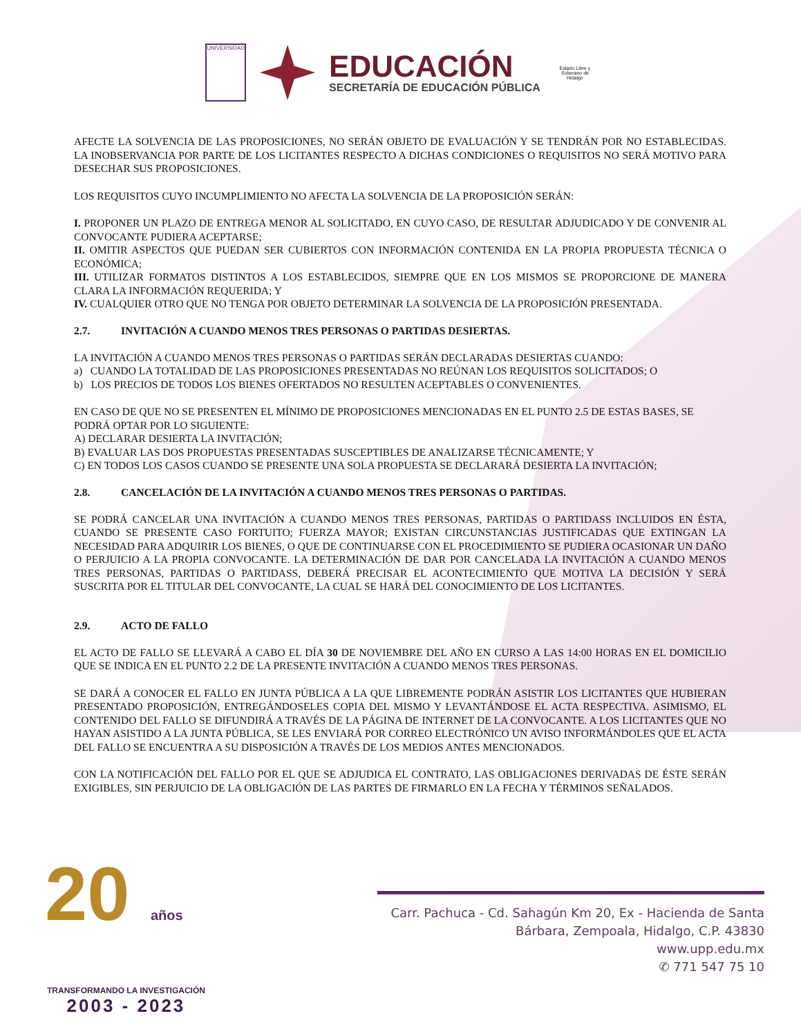UNIVERSIDAD
EDUCACIÓN
SECRETARÍA DE EDUCACIÓN PÚBLICA
Estado Libre y Soberano de Hidalgo
AFECTE LA SOLVENCIA DE LAS PROPOSICIONES, NO SERÁN OBJETO DE EVALUACIÓN Y SE TENDRÁN POR NO ESTABLECIDAS. LA INOBSERVANCIA POR PARTE DE LOS LICITANTES RESPECTO A DICHAS CONDICIONES O REQUISITOS NO SERÁ MOTIVO PARA DESECHAR SUS PROPOSICIONES.
LOS REQUISITOS CUYO INCUMPLIMIENTO NO AFECTA LA SOLVENCIA DE LA PROPOSICIÓN SERÁN:
I. PROPONER UN PLAZO DE ENTREGA MENOR AL SOLICITADO, EN CUYO CASO, DE RESULTAR ADJUDICADO Y DE CONVENIR AL CONVOCANTE PUDIERA ACEPTARSE;
II. OMITIR ASPECTOS QUE PUEDAN SER CUBIERTOS CON INFORMACIÓN CONTENIDA EN LA PROPIA PROPUESTA TÉCNICA O ECONÓMICA;
III. UTILIZAR FORMATOS DISTINTOS A LOS ESTABLECIDOS, SIEMPRE QUE EN LOS MISMOS SE PROPORCIONE DE MANERA CLARA LA INFORMACIÓN REQUERIDA; Y
IV. CUALQUIER OTRO QUE NO TENGA POR OBJETO DETERMINAR LA SOLVENCIA DE LA PROPOSICIÓN PRESENTADA.
2.7. INVITACIÓN A CUANDO MENOS TRES PERSONAS O PARTIDAS DESIERTAS.
LA INVITACIÓN A CUANDO MENOS TRES PERSONAS O PARTIDAS SERÁN DECLARADAS DESIERTAS CUANDO:
a) CUANDO LA TOTALIDAD DE LAS PROPOSICIONES PRESENTADAS NO REÚNAN LOS REQUISITOS SOLICITADOS; O
b) LOS PRECIOS DE TODOS LOS BIENES OFERTADOS NO RESULTEN ACEPTABLES O CONVENIENTES.
EN CASO DE QUE NO SE PRESENTEN EL MÍNIMO DE PROPOSICIONES MENCIONADAS EN EL PUNTO 2.5 DE ESTAS BASES, SE PODRÁ OPTAR POR LO SIGUIENTE:
A) DECLARAR DESIERTA LA INVITACIÓN;
B) EVALUAR LAS DOS PROPUESTAS PRESENTADAS SUSCEPTIBLES DE ANALIZARSE TÉCNICAMENTE; Y
C) EN TODOS LOS CASOS CUANDO SE PRESENTE UNA SOLA PROPUESTA SE DECLARARÁ DESIERTA LA INVITACIÓN;
2.8. CANCELACIÓN DE LA INVITACIÓN A CUANDO MENOS TRES PERSONAS O PARTIDAS.
SE PODRÁ CANCELAR UNA INVITACIÓN A CUANDO MENOS TRES PERSONAS, PARTIDAS O PARTIDASS INCLUIDOS EN ÉSTA, CUANDO SE PRESENTE CASO FORTUITO; FUERZA MAYOR; EXISTAN CIRCUNSTANCIAS JUSTIFICADAS QUE EXTINGAN LA NECESIDAD PARA ADQUIRIR LOS BIENES, O QUE DE CONTINUARSE CON EL PROCEDIMIENTO SE PUDIERA OCASIONAR UN DAÑO O PERJUICIO A LA PROPIA CONVOCANTE. LA DETERMINACIÓN DE DAR POR CANCELADA LA INVITACIÓN A CUANDO MENOS TRES PERSONAS, PARTIDAS O PARTIDASS, DEBERÁ PRECISAR EL ACONTECIMIENTO QUE MOTIVA LA DECISIÓN Y SERÁ SUSCRITA POR EL TITULAR DEL CONVOCANTE, LA CUAL SE HARÁ DEL CONOCIMIENTO DE LOS LICITANTES.
2.9. ACTO DE FALLO
EL ACTO DE FALLO SE LLEVARÁ A CABO EL DÍA 30 DE NOVIEMBRE DEL AÑO EN CURSO A LAS 14:00 HORAS EN EL DOMICILIO QUE SE INDICA EN EL PUNTO 2.2 DE LA PRESENTE INVITACIÓN A CUANDO MENOS TRES PERSONAS.
SE DARÁ A CONOCER EL FALLO EN JUNTA PÚBLICA A LA QUE LIBREMENTE PODRÁN ASISTIR LOS LICITANTES QUE HUBIERAN PRESENTADO PROPOSICIÓN, ENTREGÁNDOSELES COPIA DEL MISMO Y LEVANTÁNDOSE EL ACTA RESPECTIVA. ASIMISMO, EL CONTENIDO DEL FALLO SE DIFUNDIRÁ A TRAVÉS DE LA PÁGINA DE INTERNET DE LA CONVOCANTE. A LOS LICITANTES QUE NO HAYAN ASISTIDO A LA JUNTA PÚBLICA, SE LES ENVIARÁ POR CORREO ELECTRÓNICO UN AVISO INFORMÁNDOLES QUE EL ACTA DEL FALLO SE ENCUENTRA A SU DISPOSICIÓN A TRAVÉS DE LOS MEDIOS ANTES MENCIONADOS.
CON LA NOTIFICACIÓN DEL FALLO POR EL QUE SE ADJUDICA EL CONTRATO, LAS OBLIGACIONES DERIVADAS DE ÉSTE SERÁN EXIGIBLES, SIN PERJUICIO DE LA OBLIGACIÓN DE LAS PARTES DE FIRMARLO EN LA FECHA Y TÉRMINOS SEÑALADOS.
20 años
TRANSFORMANDO LA INVESTIGACIÓN
2003 - 2023
Carr. Pachuca - Cd. Sahagún Km 20, Ex - Hacienda de Santa Bárbara, Zempoala, Hidalgo, C.P. 43830
www.upp.edu.mx
✆ 771 547 75 10